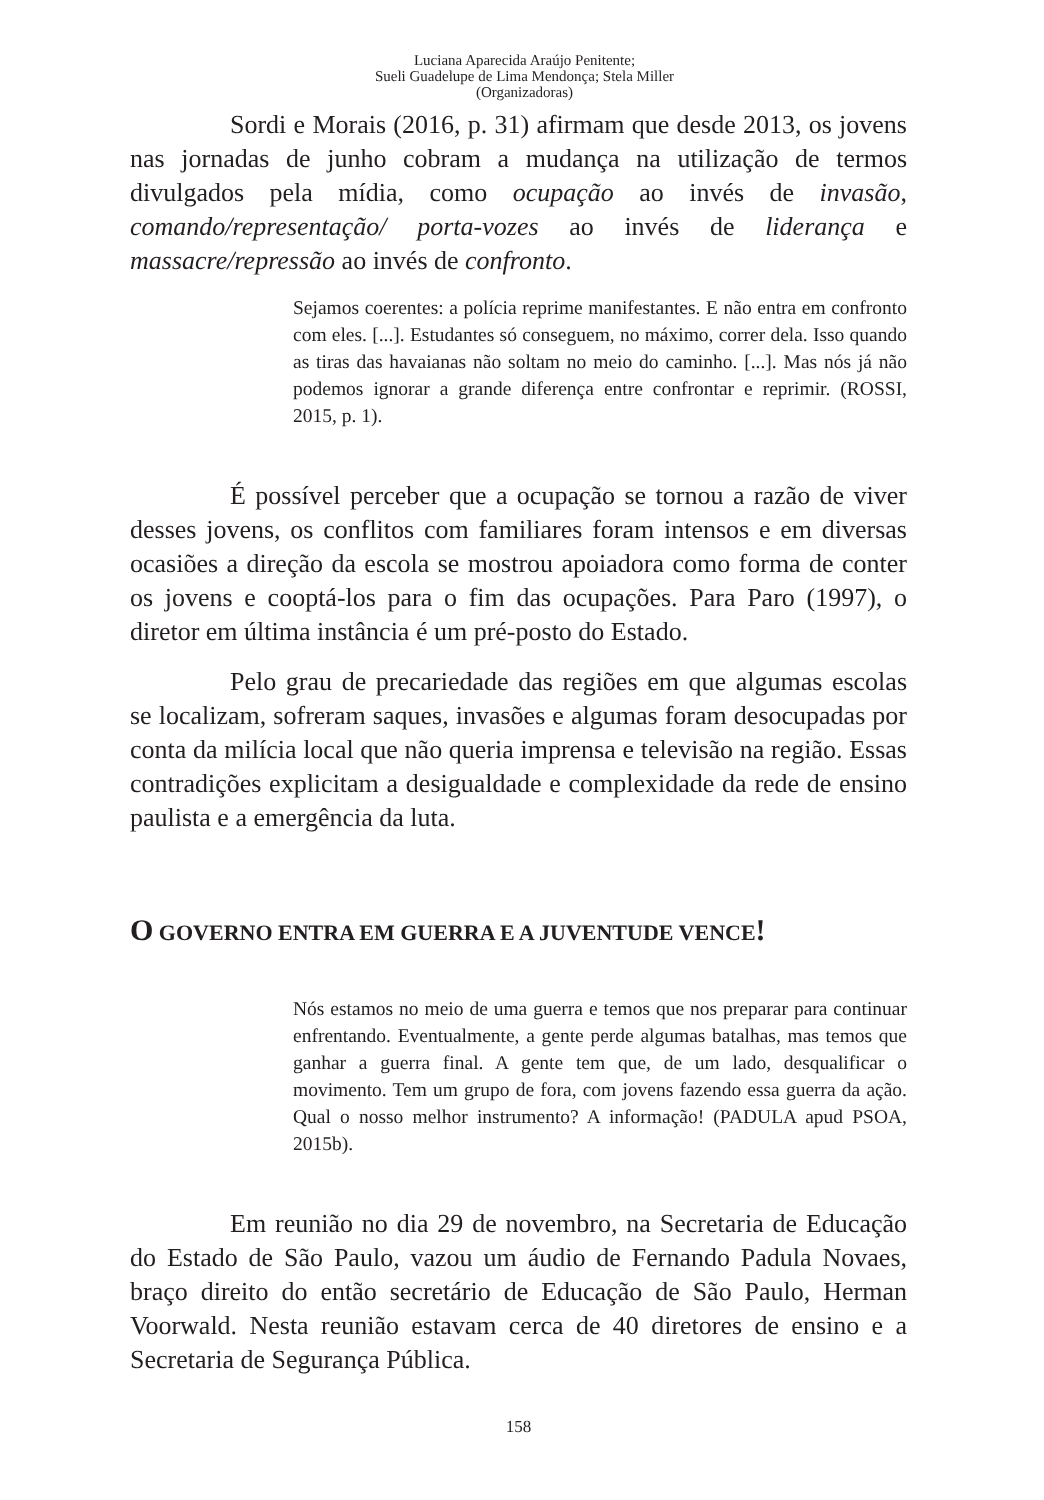Luciana Aparecida Araújo Penitente;
Sueli Guadelupe de Lima Mendonça; Stela Miller
(Organizadoras)
Sordi e Morais (2016, p. 31) afirmam que desde 2013, os jovens nas jornadas de junho cobram a mudança na utilização de termos divulgados pela mídia, como ocupação ao invés de invasão, comando/representação/ porta-vozes ao invés de liderança e massacre/repressão ao invés de confronto.
Sejamos coerentes: a polícia reprime manifestantes. E não entra em confronto com eles. [...]. Estudantes só conseguem, no máximo, correr dela. Isso quando as tiras das havaianas não soltam no meio do caminho. [...]. Mas nós já não podemos ignorar a grande diferença entre confrontar e reprimir. (ROSSI, 2015, p. 1).
É possível perceber que a ocupação se tornou a razão de viver desses jovens, os conflitos com familiares foram intensos e em diversas ocasiões a direção da escola se mostrou apoiadora como forma de conter os jovens e cooptá-los para o fim das ocupações. Para Paro (1997), o diretor em última instância é um pré-posto do Estado.
Pelo grau de precariedade das regiões em que algumas escolas se localizam, sofreram saques, invasões e algumas foram desocupadas por conta da milícia local que não queria imprensa e televisão na região. Essas contradições explicitam a desigualdade e complexidade da rede de ensino paulista e a emergência da luta.
O GOVERNO ENTRA EM GUERRA E A JUVENTUDE VENCE!
Nós estamos no meio de uma guerra e temos que nos preparar para continuar enfrentando. Eventualmente, a gente perde algumas batalhas, mas temos que ganhar a guerra final. A gente tem que, de um lado, desqualificar o movimento. Tem um grupo de fora, com jovens fazendo essa guerra da ação. Qual o nosso melhor instrumento? A informação! (PADULA apud PSOA, 2015b).
Em reunião no dia 29 de novembro, na Secretaria de Educação do Estado de São Paulo, vazou um áudio de Fernando Padula Novaes, braço direito do então secretário de Educação de São Paulo, Herman Voorwald. Nesta reunião estavam cerca de 40 diretores de ensino e a Secretaria de Segurança Pública.
158